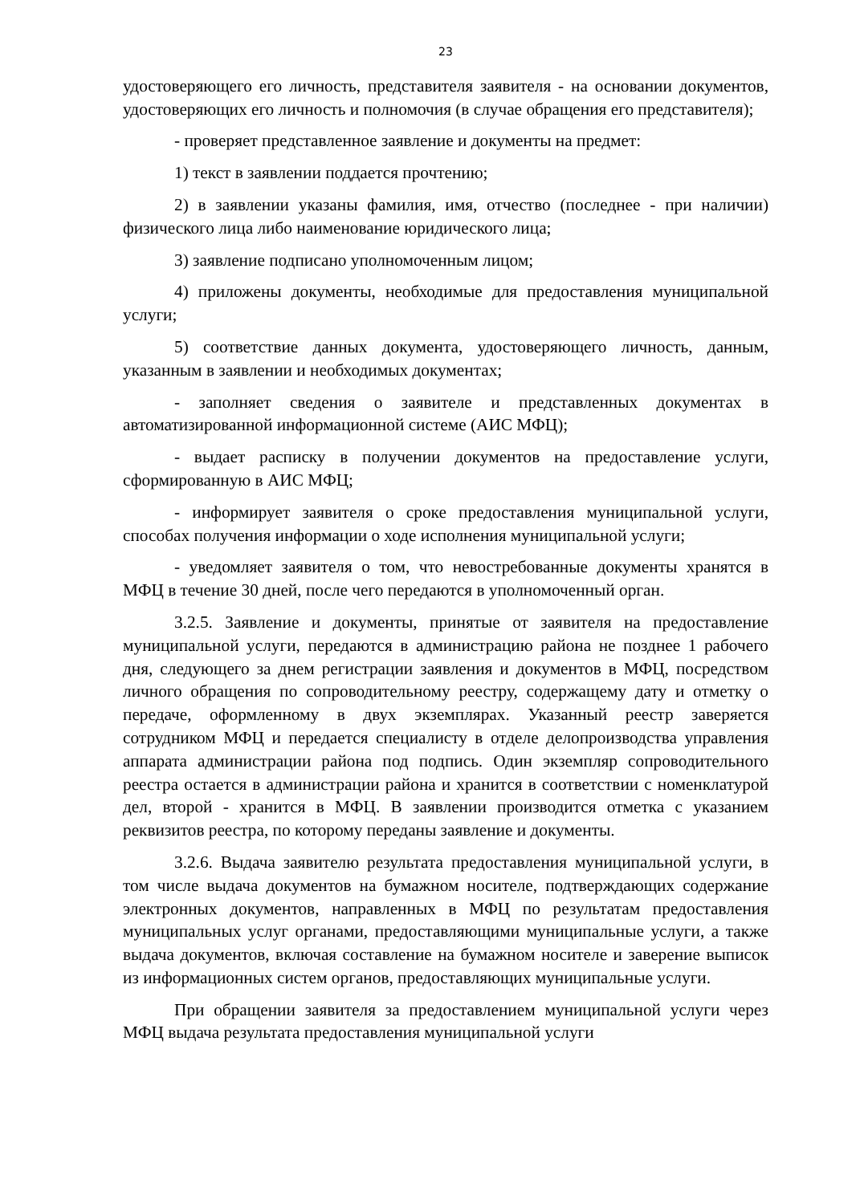23
удостоверяющего его личность, представителя заявителя - на основании документов, удостоверяющих его личность и полномочия (в случае обращения его представителя);
- проверяет представленное заявление и документы на предмет:
1) текст в заявлении поддается прочтению;
2) в заявлении указаны фамилия, имя, отчество (последнее - при наличии) физического лица либо наименование юридического лица;
3) заявление подписано уполномоченным лицом;
4) приложены документы, необходимые для предоставления муниципальной услуги;
5) соответствие данных документа, удостоверяющего личность, данным, указанным в заявлении и необходимых документах;
- заполняет сведения о заявителе и представленных документах в автоматизированной информационной системе (АИС МФЦ);
- выдает расписку в получении документов на предоставление услуги, сформированную в АИС МФЦ;
- информирует заявителя о сроке предоставления муниципальной услуги, способах получения информации о ходе исполнения муниципальной услуги;
- уведомляет заявителя о том, что невостребованные документы хранятся в МФЦ в течение 30 дней, после чего передаются в уполномоченный орган.
3.2.5. Заявление и документы, принятые от заявителя на предоставление муниципальной услуги, передаются в администрацию района не позднее 1 рабочего дня, следующего за днем регистрации заявления и документов в МФЦ, посредством личного обращения по сопроводительному реестру, содержащему дату и отметку о передаче, оформленному в двух экземплярах. Указанный реестр заверяется сотрудником МФЦ и передается специалисту в отделе делопроизводства управления аппарата администрации района под подпись. Один экземпляр сопроводительного реестра остается в администрации района и хранится в соответствии с номенклатурой дел, второй - хранится в МФЦ. В заявлении производится отметка с указанием реквизитов реестра, по которому переданы заявление и документы.
3.2.6. Выдача заявителю результата предоставления муниципальной услуги, в том числе выдача документов на бумажном носителе, подтверждающих содержание электронных документов, направленных в МФЦ по результатам предоставления муниципальных услуг органами, предоставляющими муниципальные услуги, а также выдача документов, включая составление на бумажном носителе и заверение выписок из информационных систем органов, предоставляющих муниципальные услуги.
При обращении заявителя за предоставлением муниципальной услуги через МФЦ выдача результата предоставления муниципальной услуги